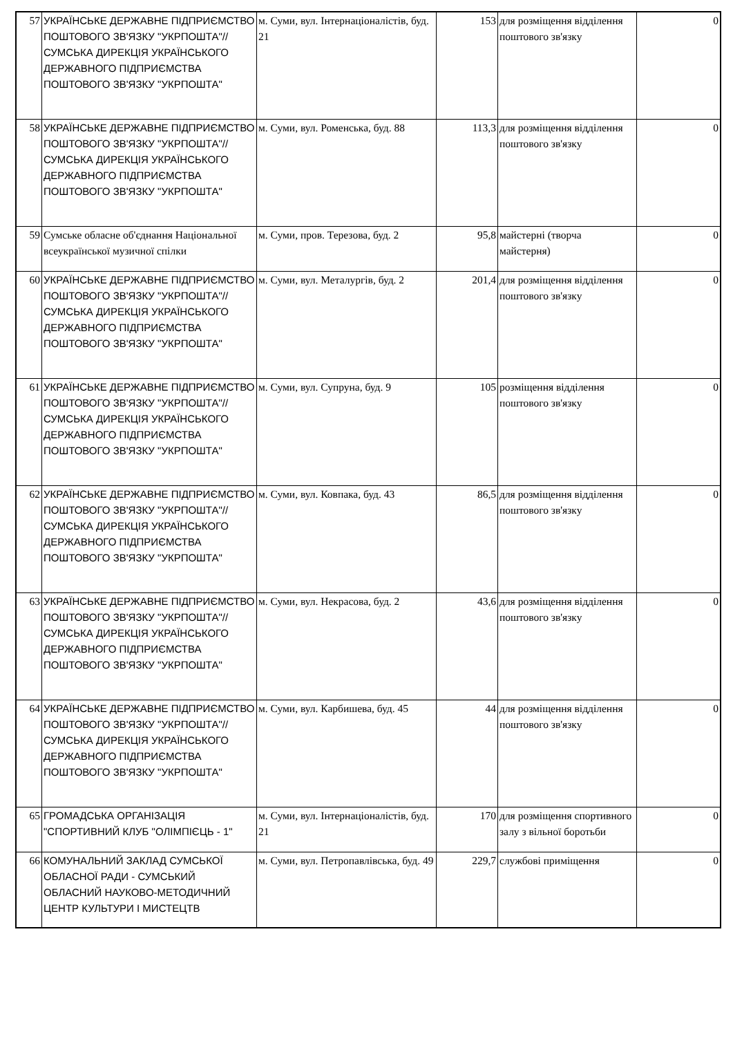| 57 | УКРАЇНСЬКЕ ДЕРЖАВНЕ ПІДПРИЄМСТВО ПОШТОВОГО ЗВ'ЯЗКУ "УКРПОШТА"//СУМСЬКА ДИРЕКЦІЯ УКРАЇНСЬКОГО ДЕРЖАВНОГО ПІДПРИЄМСТВА ПОШТОВОГО ЗВ'ЯЗКУ "УКРПОШТА" | м. Суми, вул. Інтернаціоналістів, буд. 21 | 153 | для розміщення відділення поштового зв'язку | 0 |
| 58 | УКРАЇНСЬКЕ ДЕРЖАВНЕ ПІДПРИЄМСТВО ПОШТОВОГО ЗВ'ЯЗКУ "УКРПОШТА"//СУМСЬКА ДИРЕКЦІЯ УКРАЇНСЬКОГО ДЕРЖАВНОГО ПІДПРИЄМСТВА ПОШТОВОГО ЗВ'ЯЗКУ "УКРПОШТА" | м. Суми, вул. Роменська, буд. 88 | 113,3 | для розміщення відділення поштового зв'язку | 0 |
| 59 | Сумське обласне об'єднання Національної всеукраїнської музичної спілки | м. Суми, пров. Терезова, буд. 2 | 95,8 | майстерні (творча майстерня) | 0 |
| 60 | УКРАЇНСЬКЕ ДЕРЖАВНЕ ПІДПРИЄМСТВО ПОШТОВОГО ЗВ'ЯЗКУ "УКРПОШТА"//СУМСЬКА ДИРЕКЦІЯ УКРАЇНСЬКОГО ДЕРЖАВНОГО ПІДПРИЄМСТВА ПОШТОВОГО ЗВ'ЯЗКУ "УКРПОШТА" | м. Суми, вул. Металургів, буд. 2 | 201,4 | для розміщення відділення поштового зв'язку | 0 |
| 61 | УКРАЇНСЬКЕ ДЕРЖАВНЕ ПІДПРИЄМСТВО ПОШТОВОГО ЗВ'ЯЗКУ "УКРПОШТА"//СУМСЬКА ДИРЕКЦІЯ УКРАЇНСЬКОГО ДЕРЖАВНОГО ПІДПРИЄМСТВА ПОШТОВОГО ЗВ'ЯЗКУ "УКРПОШТА" | м. Суми, вул. Супруна, буд. 9 | 105 | розміщення відділення поштового зв'язку | 0 |
| 62 | УКРАЇНСЬКЕ ДЕРЖАВНЕ ПІДПРИЄМСТВО ПОШТОВОГО ЗВ'ЯЗКУ "УКРПОШТА"//СУМСЬКА ДИРЕКЦІЯ УКРАЇНСЬКОГО ДЕРЖАВНОГО ПІДПРИЄМСТВА ПОШТОВОГО ЗВ'ЯЗКУ "УКРПОШТА" | м. Суми, вул. Ковпака, буд. 43 | 86,5 | для розміщення відділення поштового зв'язку | 0 |
| 63 | УКРАЇНСЬКЕ ДЕРЖАВНЕ ПІДПРИЄМСТВО ПОШТОВОГО ЗВ'ЯЗКУ "УКРПОШТА"//СУМСЬКА ДИРЕКЦІЯ УКРАЇНСЬКОГО ДЕРЖАВНОГО ПІДПРИЄМСТВА ПОШТОВОГО ЗВ'ЯЗКУ "УКРПОШТА" | м. Суми, вул. Некрасова, буд. 2 | 43,6 | для розміщення відділення поштового зв'язку | 0 |
| 64 | УКРАЇНСЬКЕ ДЕРЖАВНЕ ПІДПРИЄМСТВО ПОШТОВОГО ЗВ'ЯЗКУ "УКРПОШТА"//СУМСЬКА ДИРЕКЦІЯ УКРАЇНСЬКОГО ДЕРЖАВНОГО ПІДПРИЄМСТВА ПОШТОВОГО ЗВ'ЯЗКУ "УКРПОШТА" | м. Суми, вул. Карбишева, буд. 45 | 44 | для розміщення відділення поштового зв'язку | 0 |
| 65 | ГРОМАДСЬКА ОРГАНІЗАЦІЯ "СПОРТИВНИЙ КЛУБ "ОЛІМПІЄЦЬ - 1" | м. Суми, вул. Інтернаціоналістів, буд. 21 | 170 | для розміщення спортивного залу з вільної боротьби | 0 |
| 66 | КОМУНАЛЬНИЙ ЗАКЛАД СУМСЬКОЇ ОБЛАСНОЇ РАДИ - СУМСЬКИЙ ОБЛАСНИЙ НАУКОВО-МЕТОДИЧНИЙ ЦЕНТР КУЛЬТУРИ І МИСТЕЦТВ | м. Суми, вул. Петропавлівська, буд. 49 | 229,7 | службові приміщення | 0 |